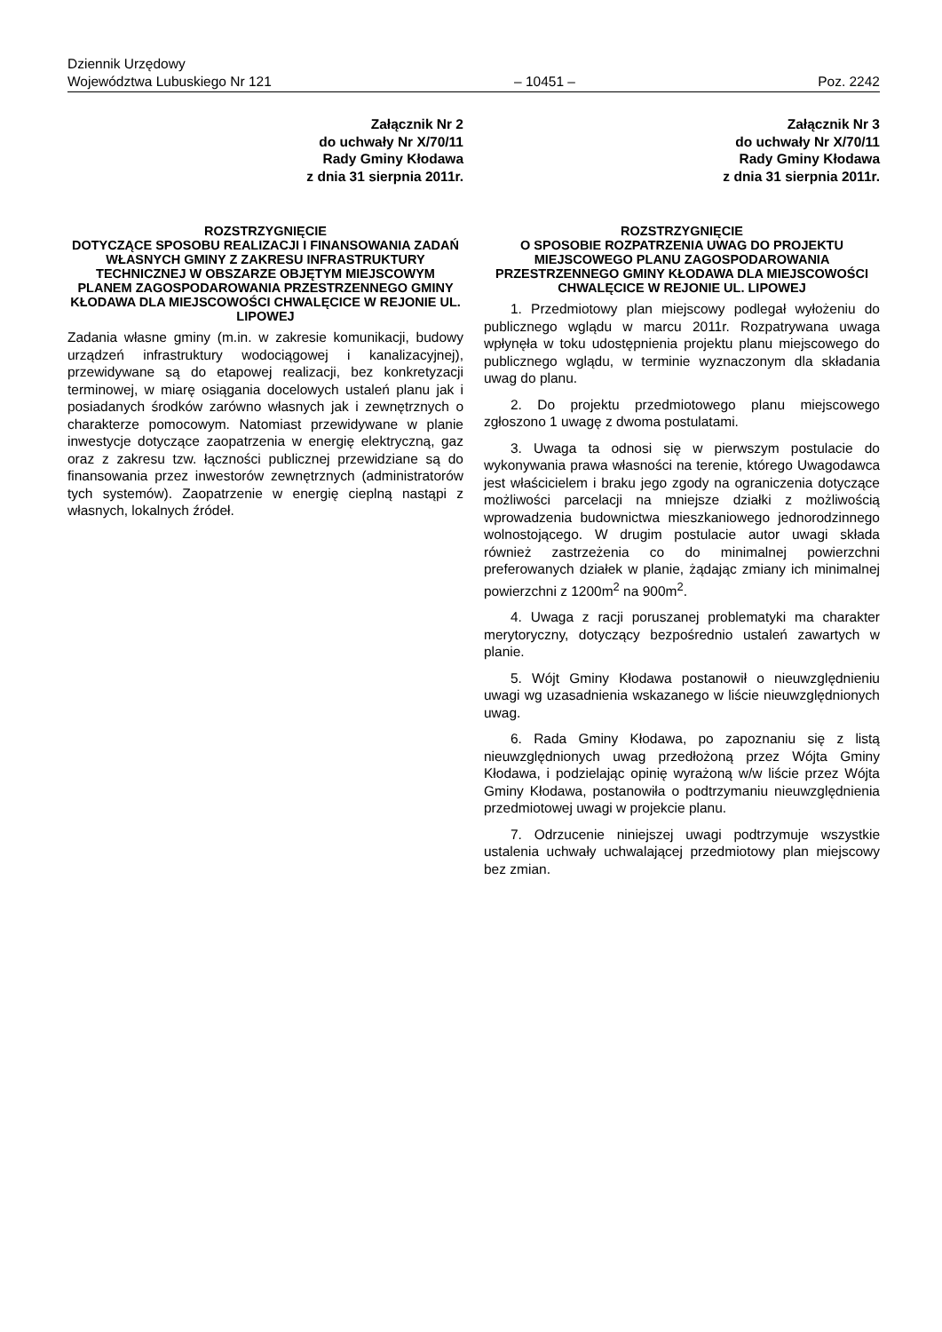Dziennik Urzędowy
Województwa Lubuskiego Nr 121 – 10451 – Poz. 2242
Załącznik Nr 2
do uchwały Nr X/70/11
Rady Gminy Kłodawa
z dnia 31 sierpnia 2011r.
ROZSTRZYGNIĘCIE
DOTYCZĄCE SPOSOBU REALIZACJI I FINANSOWANIA ZADAŃ WŁASNYCH GMINY Z ZAKRESU INFRASTRUKTURY TECHNICZNEJ W OBSZARZE OBJĘTYM MIEJSCOWYM PLANEM ZAGOSPODAROWANIA PRZESTRZENNEGO GMINY KŁODAWA DLA MIEJSCOWOŚCI CHWALĘCICE W REJONIE UL. LIPOWEJ
Zadania własne gminy (m.in. w zakresie komunikacji, budowy urządzeń infrastruktury wodociągowej i kanalizacyjnej), przewidywane są do etapowej realizacji, bez konkretyzacji terminowej, w miarę osiągania docelowych ustaleń planu jak i posiadanych środków zarówno własnych jak i zewnętrznych o charakterze pomocowym. Natomiast przewidywane w planie inwestycje dotyczące zaopatrzenia w energię elektryczną, gaz oraz z zakresu tzw. łączności publicznej przewidziane są do finansowania przez inwestorów zewnętrznych (administratorów tych systemów). Zaopatrzenie w energię cieplną nastąpi z własnych, lokalnych źródeł.
Załącznik Nr 3
do uchwały Nr X/70/11
Rady Gminy Kłodawa
z dnia 31 sierpnia 2011r.
ROZSTRZYGNIĘCIE
O SPOSOBIE ROZPATRZENIA UWAG DO PROJEKTU MIEJSCOWEGO PLANU ZAGOSPODAROWANIA PRZESTRZENNEGO GMINY KŁODAWA DLA MIEJSCOWOŚCI CHWALĘCICE W REJONIE UL. LIPOWEJ
1. Przedmiotowy plan miejscowy podlegał wyłożeniu do publicznego wglądu w marcu 2011r. Rozpatrywana uwaga wpłynęła w toku udostępnienia projektu planu miejscowego do publicznego wglądu, w terminie wyznaczonym dla składania uwag do planu.
2. Do projektu przedmiotowego planu miejscowego zgłoszono 1 uwagę z dwoma postulatami.
3. Uwaga ta odnosi się w pierwszym postulacie do wykonywania prawa własności na terenie, którego Uwagodawca jest właścicielem i braku jego zgody na ograniczenia dotyczące możliwości parcelacji na mniejsze działki z możliwością wprowadzenia budownictwa mieszkaniowego jednorodzinnego wolnostojącego. W drugim postulacie autor uwagi składa również zastrzeżenia co do minimalnej powierzchni preferowanych działek w planie, żądając zmiany ich minimalnej powierzchni z 1200m<sup>2</sup> na 900m<sup>2</sup>.
4. Uwaga z racji poruszanej problematyki ma charakter merytoryczny, dotyczący bezpośrednio ustaleń zawartych w planie.
5. Wójt Gminy Kłodawa postanowił o nieuwzględnieniu uwagi wg uzasadnienia wskazanego w liście nieuwzględnionych uwag.
6. Rada Gminy Kłodawa, po zapoznaniu się z listą nieuwzględnionych uwag przedłożoną przez Wójta Gminy Kłodawa, i podzielając opinię wyrażoną w/w liście przez Wójta Gminy Kłodawa, postanowiła o podtrzymaniu nieuwzględnienia przedmiotowej uwagi w projekcie planu.
7. Odrzucenie niniejszej uwagi podtrzymuje wszystkie ustalenia uchwały uchwalającej przedmiotowy plan miejscowy bez zmian.